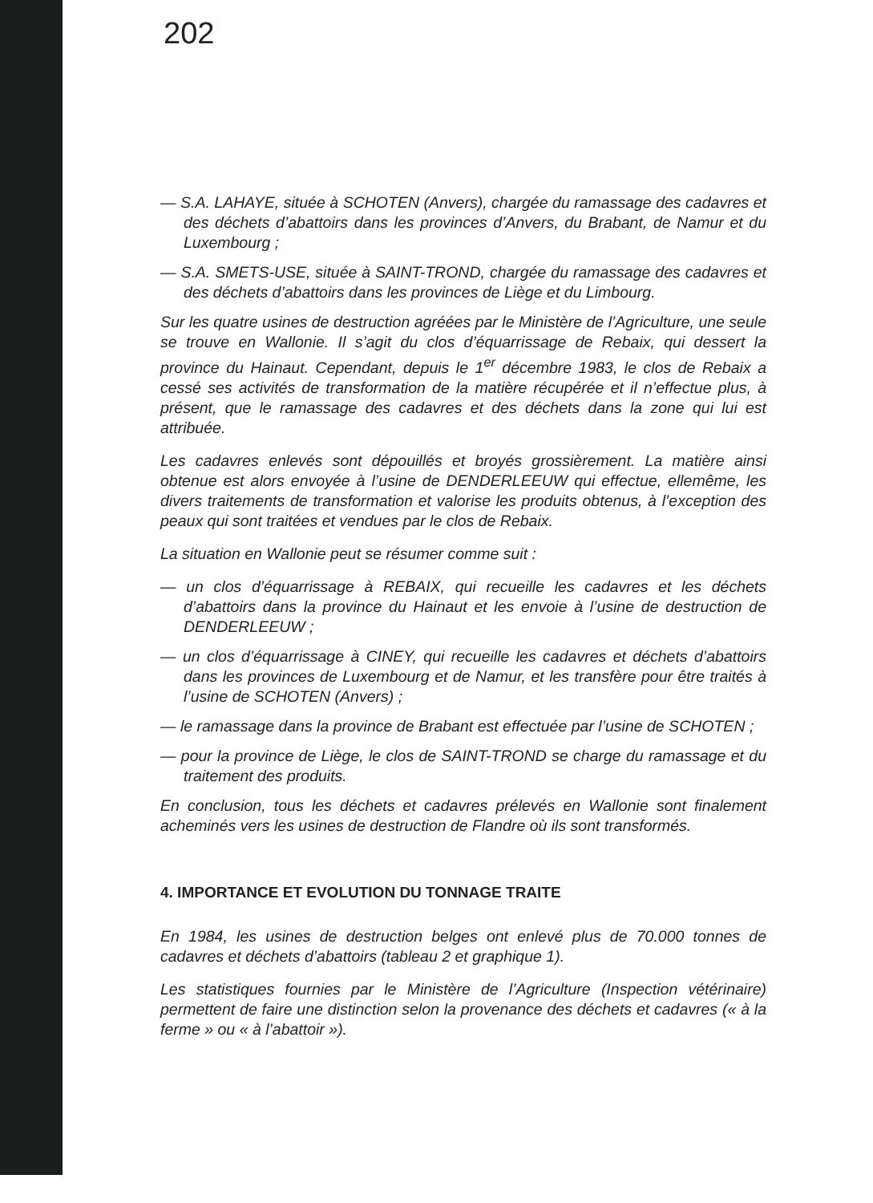202
— S.A. LAHAYE, située à SCHOTEN (Anvers), chargée du ramassage des cadavres et des déchets d’abattoirs dans les provinces d’Anvers, du Brabant, de Namur et du Luxembourg ;
— S.A. SMETS-USE, située à SAINT-TROND, chargée du ramassage des cadavres et des déchets d’abattoirs dans les provinces de Liège et du Limbourg.
Sur les quatre usines de destruction agréées par le Ministère de l’Agriculture, une seule se trouve en Wallonie. Il s’agit du clos d’équarrissage de Rebaix, qui dessert la province du Hainaut. Cependant, depuis le 1<sup>er</sup> décembre 1983, le clos de Rebaix a cessé ses activités de transformation de la matière récupérée et il n’effectue plus, à présent, que le ramassage des cadavres et des déchets dans la zone qui lui est attribuée.
Les cadavres enlevés sont dépouillés et broyés grossièrement. La matière ainsi obtenue est alors envoyée à l’usine de DENDERLEEUW qui effectue, ellemême, les divers traitements de transformation et valorise les produits obtenus, à l’exception des peaux qui sont traitées et vendues par le clos de Rebaix.
La situation en Wallonie peut se résumer comme suit :
— un clos d’équarrissage à REBAIX, qui recueille les cadavres et les déchets d’abattoirs dans la province du Hainaut et les envoie à l’usine de destruction de DENDERLEEUW ;
— un clos d’équarrissage à CINEY, qui recueille les cadavres et déchets d’abattoirs dans les provinces de Luxembourg et de Namur, et les transfère pour être traités à l’usine de SCHOTEN (Anvers) ;
— le ramassage dans la province de Brabant est effectuée par l’usine de SCHOTEN ;
— pour la province de Liège, le clos de SAINT-TROND se charge du ramassage et du traitement des produits.
En conclusion, tous les déchets et cadavres prélevés en Wallonie sont finalement acheminés vers les usines de destruction de Flandre où ils sont transformés.
4. IMPORTANCE ET EVOLUTION DU TONNAGE TRAITE
En 1984, les usines de destruction belges ont enlevé plus de 70.000 tonnes de cadavres et déchets d’abattoirs (tableau 2 et graphique 1).
Les statistiques fournies par le Ministère de l’Agriculture (Inspection vétérinaire) permettent de faire une distinction selon la provenance des déchets et cadavres (« à la ferme » ou « à l’abattoir »).